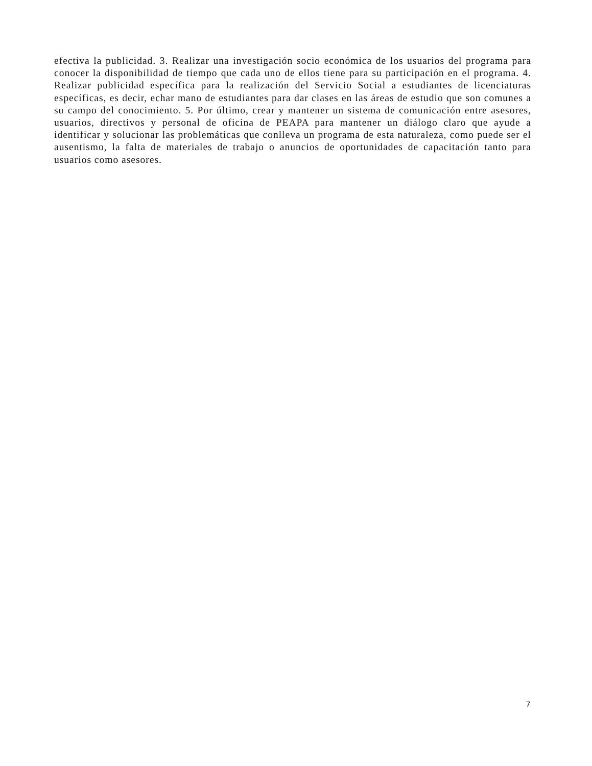efectiva la publicidad. 3. Realizar una investigación socio económica de los usuarios del programa para conocer la disponibilidad de tiempo que cada uno de ellos tiene para su participación en el programa. 4. Realizar publicidad específica para la realización del Servicio Social a estudiantes de licenciaturas específicas, es decir, echar mano de estudiantes para dar clases en las áreas de estudio que son comunes a su campo del conocimiento. 5. Por último, crear y mantener un sistema de comunicación entre asesores, usuarios, directivos y personal de oficina de PEAPA para mantener un diálogo claro que ayude a identificar y solucionar las problemáticas que conlleva un programa de esta naturaleza, como puede ser el ausentismo, la falta de materiales de trabajo o anuncios de oportunidades de capacitación tanto para usuarios como asesores.
7